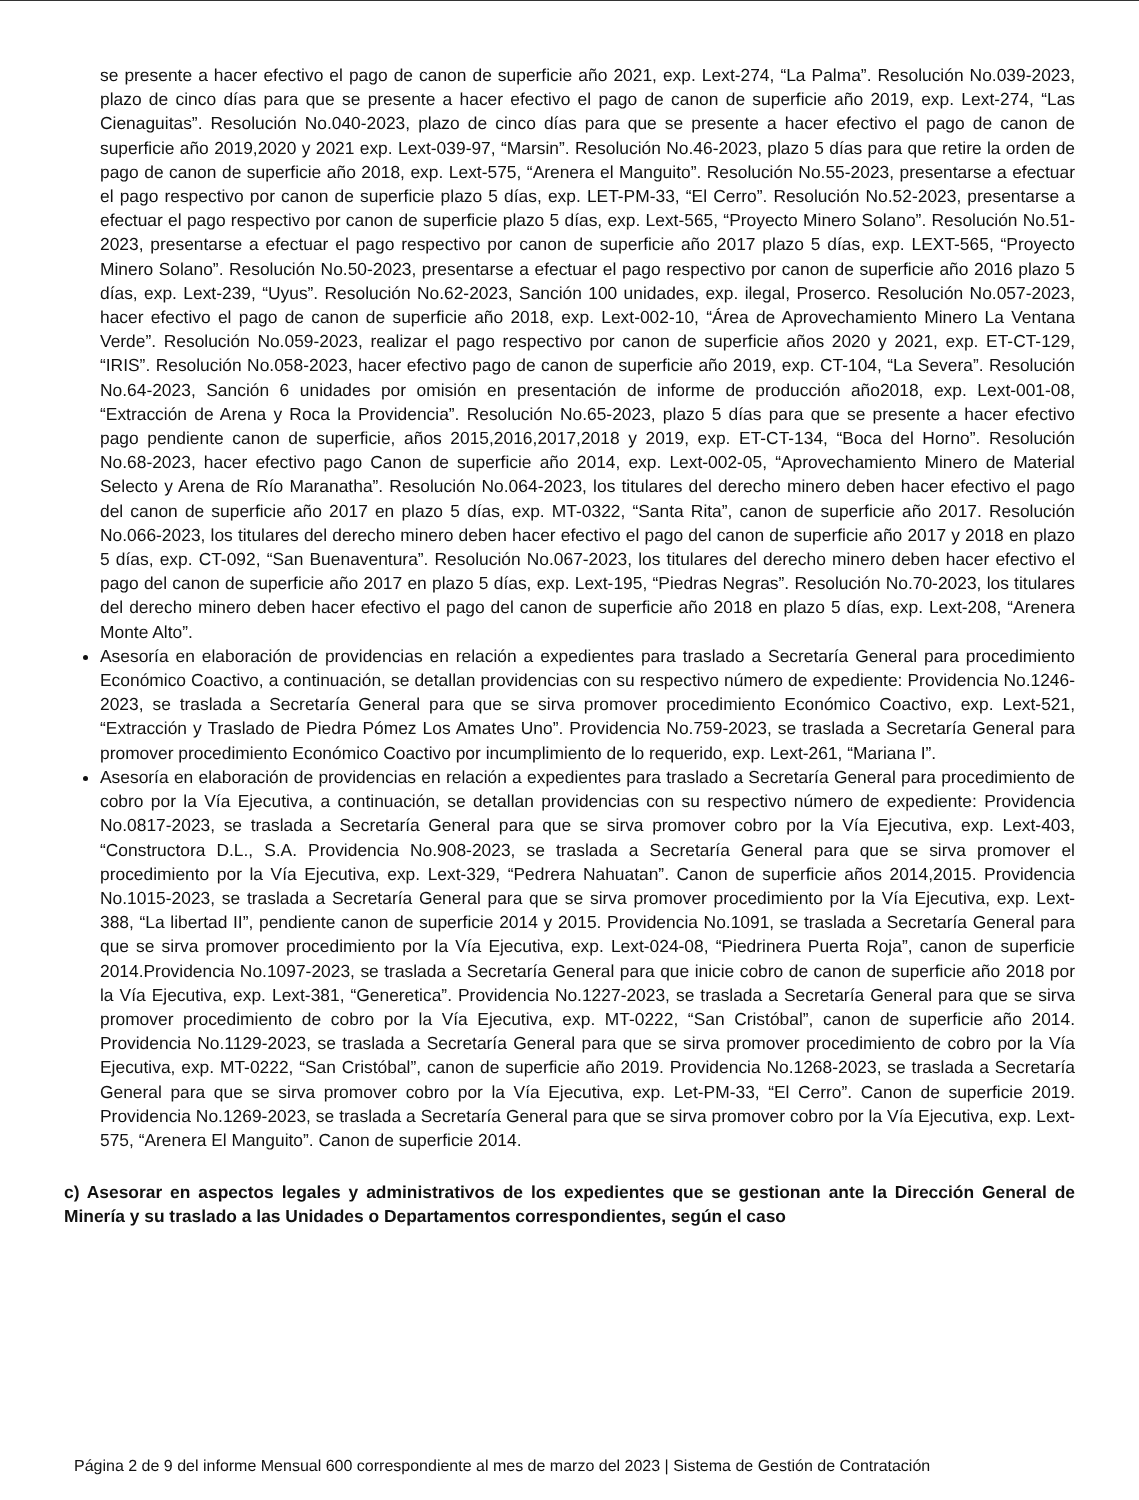se presente a hacer efectivo el pago de canon de superficie año 2021, exp. Lext-274, “La Palma”. Resolución No.039-2023, plazo de cinco días para que se presente a hacer efectivo el pago de canon de superficie año 2019, exp. Lext-274, “Las Cienaguitas”. Resolución No.040-2023, plazo de cinco días para que se presente a hacer efectivo el pago de canon de superficie año 2019,2020 y 2021 exp. Lext-039-97, “Marsin”. Resolución No.46-2023, plazo 5 días para que retire la orden de pago de canon de superficie año 2018, exp. Lext-575, “Arenera el Manguito”. Resolución No.55-2023, presentarse a efectuar el pago respectivo por canon de superficie plazo 5 días, exp. LET-PM-33, “El Cerro”. Resolución No.52-2023, presentarse a efectuar el pago respectivo por canon de superficie plazo 5 días, exp. Lext-565, “Proyecto Minero Solano”. Resolución No.51-2023, presentarse a efectuar el pago respectivo por canon de superficie año 2017 plazo 5 días, exp. LEXT-565, “Proyecto Minero Solano”. Resolución No.50-2023, presentarse a efectuar el pago respectivo por canon de superficie año 2016 plazo 5 días, exp. Lext-239, “Uyus”. Resolución No.62-2023, Sanción 100 unidades, exp. ilegal, Proserco. Resolución No.057-2023, hacer efectivo el pago de canon de superficie año 2018, exp. Lext-002-10, “Área de Aprovechamiento Minero La Ventana Verde”. Resolución No.059-2023, realizar el pago respectivo por canon de superficie años 2020 y 2021, exp. ET-CT-129, “IRIS”. Resolución No.058-2023, hacer efectivo pago de canon de superficie año 2019, exp. CT-104, “La Severa”. Resolución No.64-2023, Sanción 6 unidades por omisión en presentación de informe de producción año2018, exp. Lext-001-08, “Extracción de Arena y Roca la Providencia”. Resolución No.65-2023, plazo 5 días para que se presente a hacer efectivo pago pendiente canon de superficie, años 2015,2016,2017,2018 y 2019, exp. ET-CT-134, “Boca del Horno”. Resolución No.68-2023, hacer efectivo pago Canon de superficie año 2014, exp. Lext-002-05, “Aprovechamiento Minero de Material Selecto y Arena de Río Maranatha”. Resolución No.064-2023, los titulares del derecho minero deben hacer efectivo el pago del canon de superficie año 2017 en plazo 5 días, exp. MT-0322, “Santa Rita”, canon de superficie año 2017. Resolución No.066-2023, los titulares del derecho minero deben hacer efectivo el pago del canon de superficie año 2017 y 2018 en plazo 5 días, exp. CT-092, “San Buenaventura”. Resolución No.067-2023, los titulares del derecho minero deben hacer efectivo el pago del canon de superficie año 2017 en plazo 5 días, exp. Lext-195, “Piedras Negras”. Resolución No.70-2023, los titulares del derecho minero deben hacer efectivo el pago del canon de superficie año 2018 en plazo 5 días, exp. Lext-208, “Arenera Monte Alto”.
Asesoría en elaboración de providencias en relación a expedientes para traslado a Secretaría General para procedimiento Económico Coactivo, a continuación, se detallan providencias con su respectivo número de expediente: Providencia No.1246-2023, se traslada a Secretaría General para que se sirva promover procedimiento Económico Coactivo, exp. Lext-521, “Extracción y Traslado de Piedra Pómez Los Amates Uno”. Providencia No.759-2023, se traslada a Secretaría General para promover procedimiento Económico Coactivo por incumplimiento de lo requerido, exp. Lext-261, “Mariana I”.
Asesoría en elaboración de providencias en relación a expedientes para traslado a Secretaría General para procedimiento de cobro por la Vía Ejecutiva, a continuación, se detallan providencias con su respectivo número de expediente: Providencia No.0817-2023, se traslada a Secretaría General para que se sirva promover cobro por la Vía Ejecutiva, exp. Lext-403, “Constructora D.L., S.A. Providencia No.908-2023, se traslada a Secretaría General para que se sirva promover el procedimiento por la Vía Ejecutiva, exp. Lext-329, “Pedrera Nahuatan”. Canon de superficie años 2014,2015. Providencia No.1015-2023, se traslada a Secretaría General para que se sirva promover procedimiento por la Vía Ejecutiva, exp. Lext-388, “La libertad II”, pendiente canon de superficie 2014 y 2015. Providencia No.1091, se traslada a Secretaría General para que se sirva promover procedimiento por la Vía Ejecutiva, exp. Lext-024-08, “Piedrinera Puerta Roja”, canon de superficie 2014.Providencia No.1097-2023, se traslada a Secretaría General para que inicie cobro de canon de superficie año 2018 por la Vía Ejecutiva, exp. Lext-381, “Generetica”. Providencia No.1227-2023, se traslada a Secretaría General para que se sirva promover procedimiento de cobro por la Vía Ejecutiva, exp. MT-0222, “San Cristóbal”, canon de superficie año 2014. Providencia No.1129-2023, se traslada a Secretaría General para que se sirva promover procedimiento de cobro por la Vía Ejecutiva, exp. MT-0222, “San Cristóbal”, canon de superficie año 2019. Providencia No.1268-2023, se traslada a Secretaría General para que se sirva promover cobro por la Vía Ejecutiva, exp. Let-PM-33, “El Cerro”. Canon de superficie 2019. Providencia No.1269-2023, se traslada a Secretaría General para que se sirva promover cobro por la Vía Ejecutiva, exp. Lext-575, “Arenera El Manguito”. Canon de superficie 2014.
c) Asesorar en aspectos legales y administrativos de los expedientes que se gestionan ante la Dirección General de Minería y su traslado a las Unidades o Departamentos correspondientes, según el caso
Página 2 de 9 del informe Mensual 600 correspondiente al mes de marzo del 2023 | Sistema de Gestión de Contratación